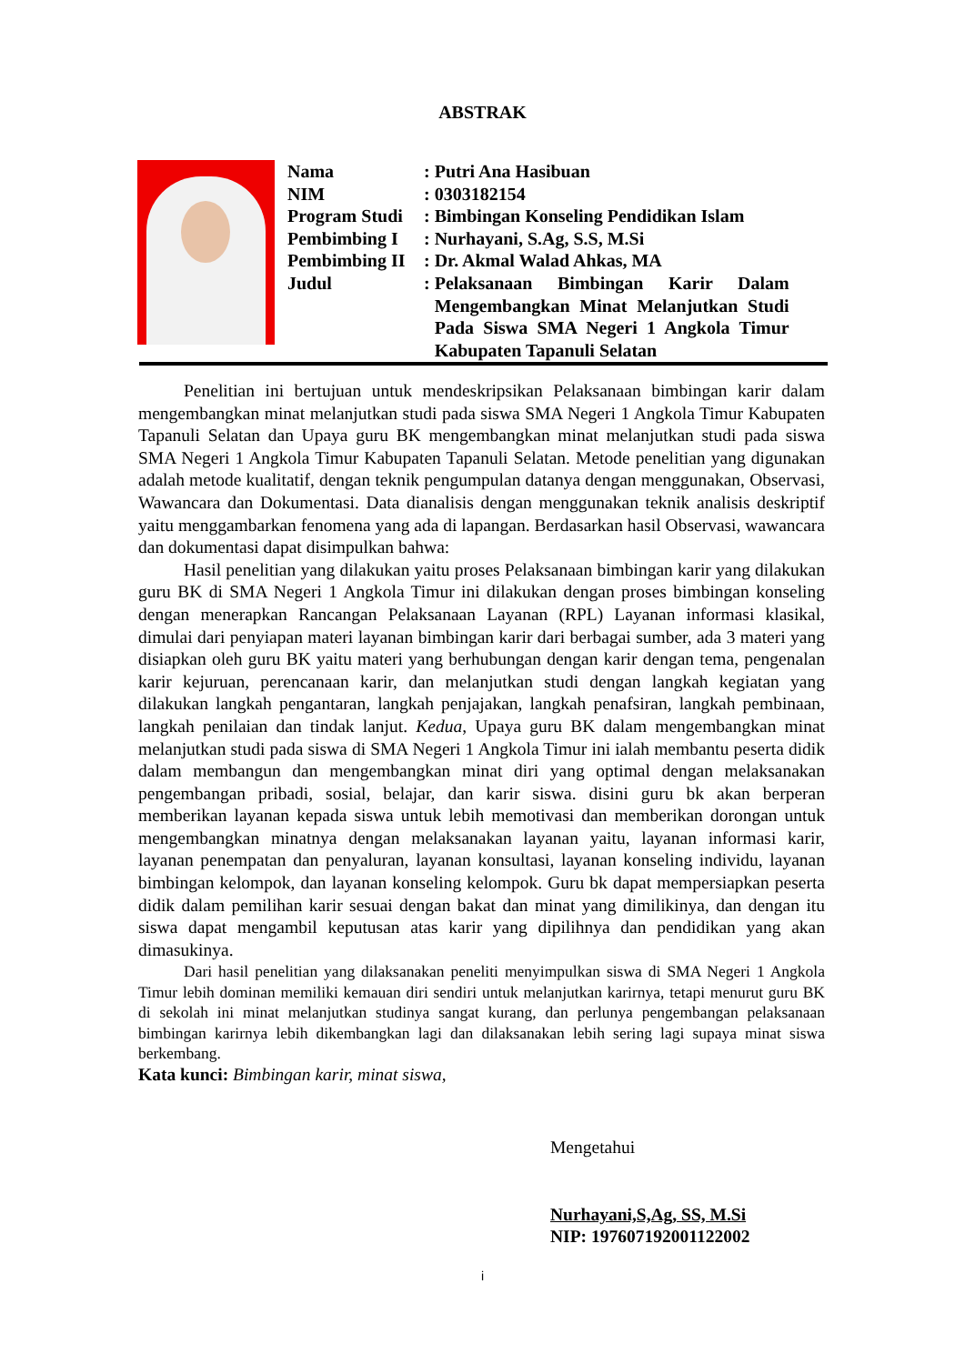ABSTRAK
| Nama | : | Putri Ana Hasibuan |
| NIM | : | 0303182154 |
| Program Studi | : | Bimbingan Konseling Pendidikan Islam |
| Pembimbing I | : | Nurhayani, S.Ag, S.S, M.Si |
| Pembimbing II | : | Dr. Akmal Walad Ahkas, MA |
| Judul | : | Pelaksanaan Bimbingan Karir Dalam Mengembangkan Minat Melanjutkan Studi Pada Siswa SMA Negeri 1 Angkola Timur Kabupaten Tapanuli Selatan |
Penelitian ini bertujuan untuk mendeskripsikan Pelaksanaan bimbingan karir dalam mengembangkan minat melanjutkan studi pada siswa SMA Negeri 1 Angkola Timur Kabupaten Tapanuli Selatan dan Upaya guru BK mengembangkan minat melanjutkan studi pada siswa SMA Negeri 1 Angkola Timur Kabupaten Tapanuli Selatan. Metode penelitian yang digunakan adalah metode kualitatif, dengan teknik pengumpulan datanya dengan menggunakan, Observasi, Wawancara dan Dokumentasi. Data dianalisis dengan menggunakan teknik analisis deskriptif yaitu menggambarkan fenomena yang ada di lapangan. Berdasarkan hasil Observasi, wawancara dan dokumentasi dapat disimpulkan bahwa:
Hasil penelitian yang dilakukan yaitu proses Pelaksanaan bimbingan karir yang dilakukan guru BK di SMA Negeri 1 Angkola Timur ini dilakukan dengan proses bimbingan konseling dengan menerapkan Rancangan Pelaksanaan Layanan (RPL) Layanan informasi klasikal, dimulai dari penyiapan materi layanan bimbingan karir dari berbagai sumber, ada 3 materi yang disiapkan oleh guru BK yaitu materi yang berhubungan dengan karir dengan tema, pengenalan karir kejuruan, perencanaan karir, dan melanjutkan studi dengan langkah kegiatan yang dilakukan langkah pengantaran, langkah penjajakan, langkah penafsiran, langkah pembinaan, langkah penilaian dan tindak lanjut. Kedua, Upaya guru BK dalam mengembangkan minat melanjutkan studi pada siswa di SMA Negeri 1 Angkola Timur ini ialah membantu peserta didik dalam membangun dan mengembangkan minat diri yang optimal dengan melaksanakan pengembangan pribadi, sosial, belajar, dan karir siswa. disini guru bk akan berperan memberikan layanan kepada siswa untuk lebih memotivasi dan memberikan dorongan untuk mengembangkan minatnya dengan melaksanakan layanan yaitu, layanan informasi karir, layanan penempatan dan penyaluran, layanan konsultasi, layanan konseling individu, layanan bimbingan kelompok, dan layanan konseling kelompok. Guru bk dapat mempersiapkan peserta didik dalam pemilihan karir sesuai dengan bakat dan minat yang dimilikinya, dan dengan itu siswa dapat mengambil keputusan atas karir yang dipilihnya dan pendidikan yang akan dimasukinya.
Dari hasil penelitian yang dilaksanakan peneliti menyimpulkan siswa di SMA Negeri 1 Angkola Timur lebih dominan memiliki kemauan diri sendiri untuk melanjutkan karirnya, tetapi menurut guru BK di sekolah ini minat melanjutkan studinya sangat kurang, dan perlunya pengembangan pelaksanaan bimbingan karirnya lebih dikembangkan lagi dan dilaksanakan lebih sering lagi supaya minat siswa berkembang.
Kata kunci: Bimbingan karir, minat siswa,
Mengetahui
Nurhayani,S,Ag, SS, M.Si
NIP: 197607192001122002
i